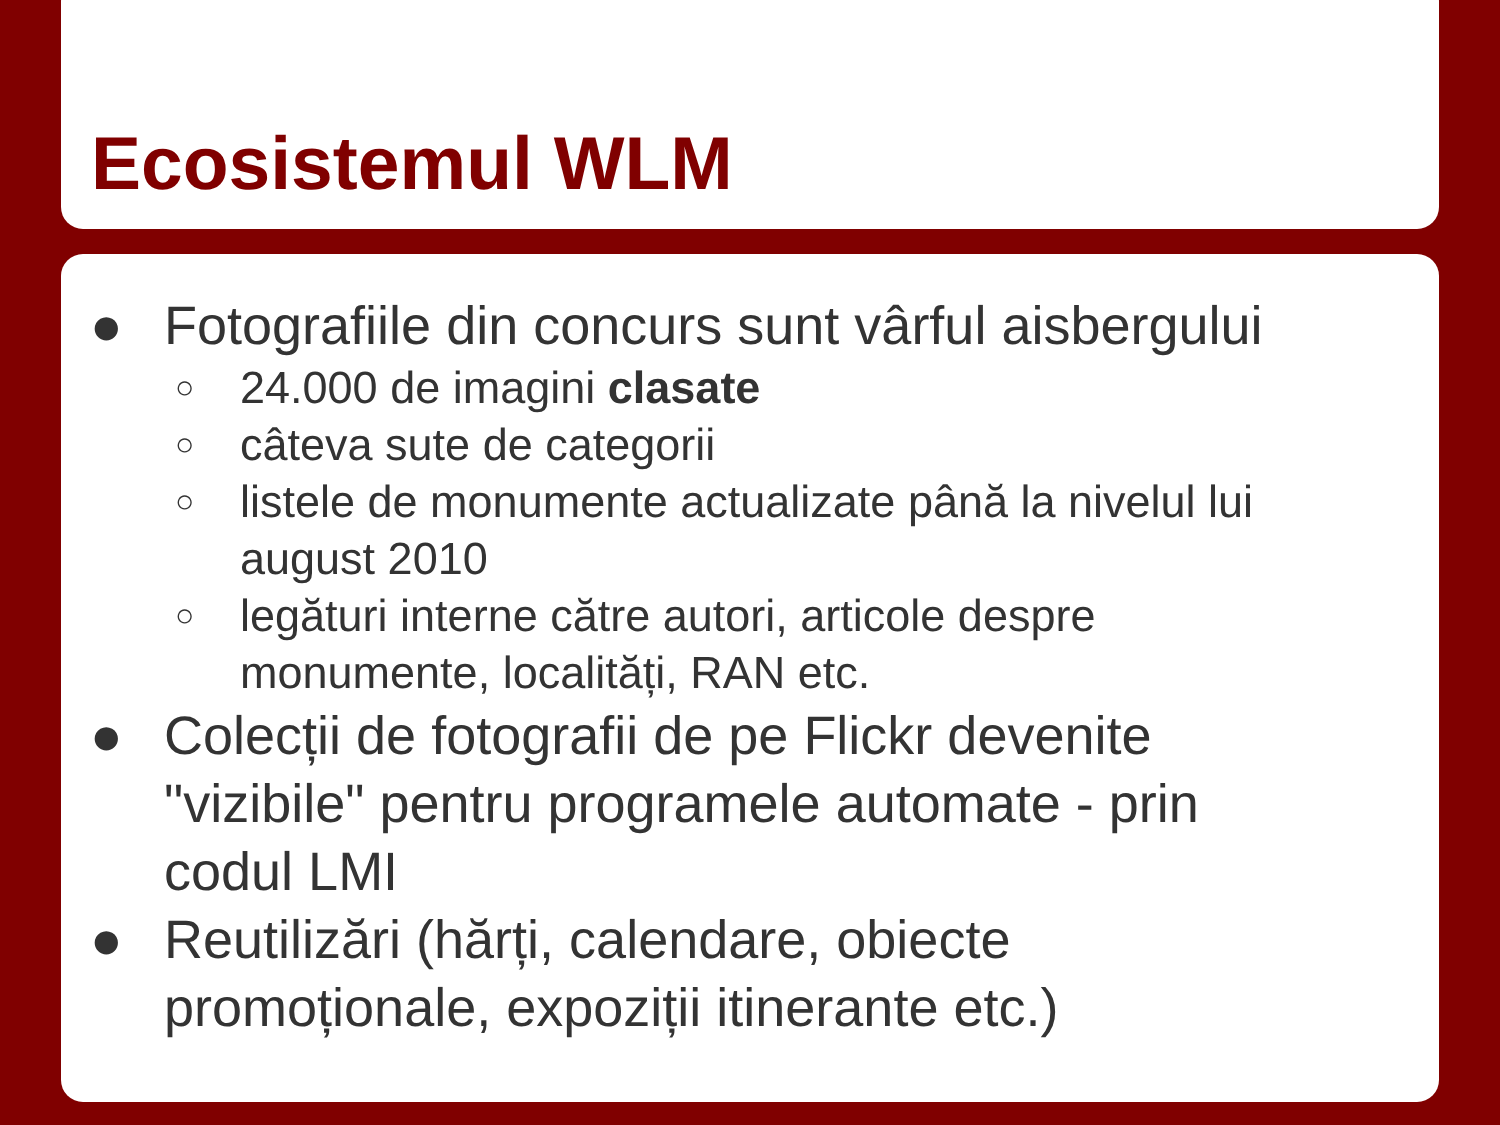Ecosistemul WLM
● Fotografiile din concurs sunt vârful aisbergului
○ 24.000 de imagini clasate
○ câteva sute de categorii
○ listele de monumente actualizate până la nivelul lui
august 2010
○ legături interne către autori, articole despre
monumente, localități, RAN etc.
● Colecții de fotografii de pe Flickr devenite
"vizibile" pentru programele automate - prin
codul LMI
● Reutilizări (hărți, calendare, obiecte
promoționale, expoziții itinerante etc.)